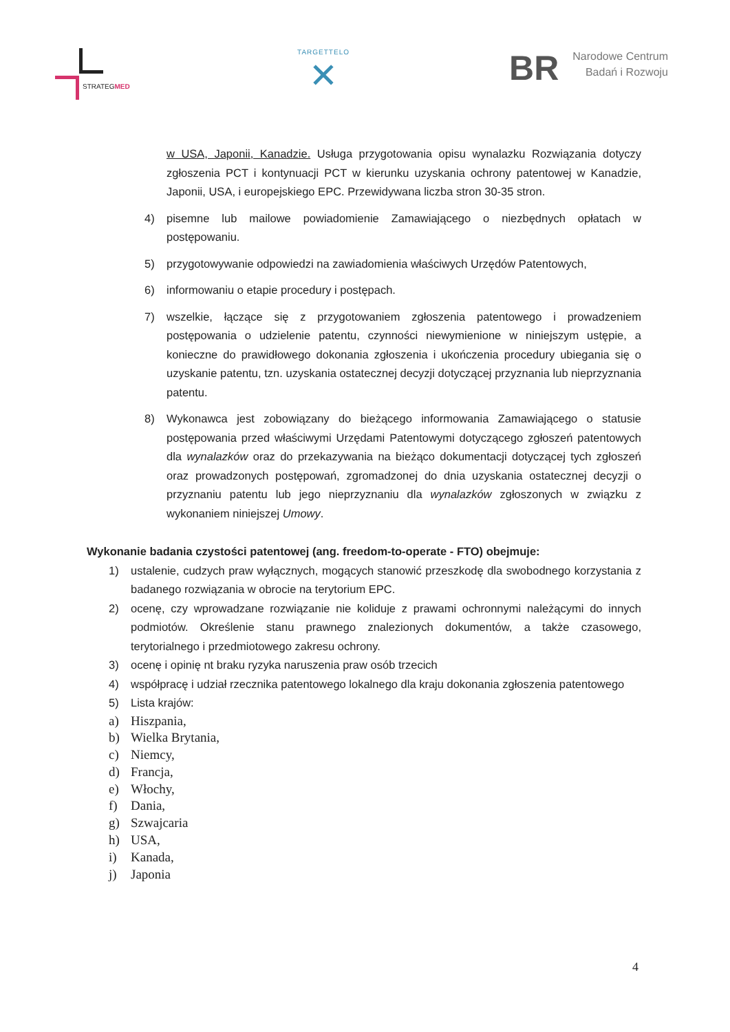STRATEGMED
TARGETTELO
✕
BR
Narodowe Centrum
Badań i Rozwoju
w USA, Japonii, Kanadzie. Usługa przygotowania opisu wynalazku Rozwiązania dotyczy zgłoszenia PCT i kontynuacji PCT w kierunku uzyskania ochrony patentowej w Kanadzie, Japonii, USA, i europejskiego EPC. Przewidywana liczba stron 30-35 stron.
4) pisemne lub mailowe powiadomienie Zamawiającego o niezbędnych opłatach w postępowaniu.
5) przygotowywanie odpowiedzi na zawiadomienia właściwych Urzędów Patentowych,
6) informowaniu o etapie procedury i postępach.
7) wszelkie, łączące się z przygotowaniem zgłoszenia patentowego i prowadzeniem postępowania o udzielenie patentu, czynności niewymienione w niniejszym ustępie, a konieczne do prawidłowego dokonania zgłoszenia i ukończenia procedury ubiegania się o uzyskanie patentu, tzn. uzyskania ostatecznej decyzji dotyczącej przyznania lub nieprzyznania patentu.
8) Wykonawca jest zobowiązany do bieżącego informowania Zamawiającego o statusie postępowania przed właściwymi Urzędami Patentowymi dotyczącego zgłoszeń patentowych dla wynalazków oraz do przekazywania na bieżąco dokumentacji dotyczącej tych zgłoszeń oraz prowadzonych postępowań, zgromadzonej do dnia uzyskania ostatecznej decyzji o przyznaniu patentu lub jego nieprzyznaniu dla wynalazków zgłoszonych w związku z wykonaniem niniejszej Umowy.
Wykonanie badania czystości patentowej (ang. freedom-to-operate - FTO) obejmuje:
1) ustalenie, cudzych praw wyłącznych, mogących stanowić przeszkodę dla swobodnego korzystania z badanego rozwiązania w obrocie na terytorium EPC.
2) ocenę, czy wprowadzane rozwiązanie nie koliduje z prawami ochronnymi należącymi do innych podmiotów. Określenie stanu prawnego znalezionych dokumentów, a także czasowego, terytorialnego i przedmiotowego zakresu ochrony.
3) ocenę i opinię nt braku ryzyka naruszenia praw osób trzecich
4) współpracę i udział rzecznika patentowego lokalnego dla kraju dokonania zgłoszenia patentowego
5) Lista krajów:
a) Hiszpania,
b) Wielka Brytania,
c) Niemcy,
d) Francja,
e) Włochy,
f) Dania,
g) Szwajcaria
h) USA,
i) Kanada,
j) Japonia
4